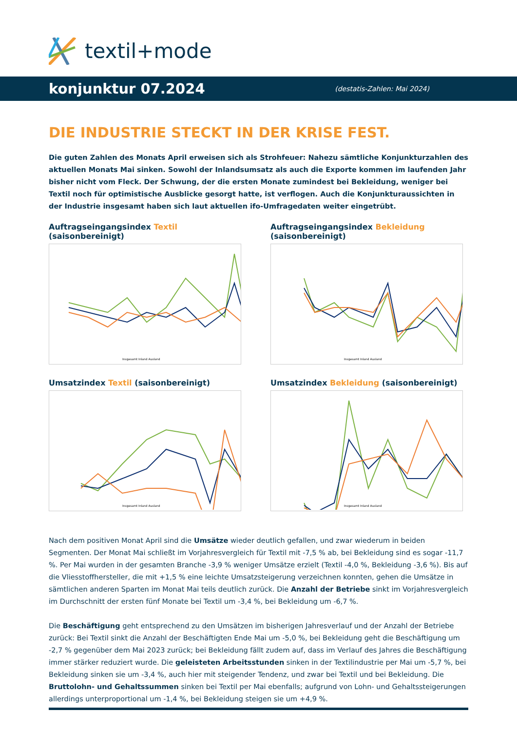textil+mode
konjunktur 07.2024 (destatis-Zahlen: Mai 2024)
DIE INDUSTRIE STECKT IN DER KRISE FEST.
Die guten Zahlen des Monats April erweisen sich als Strohfeuer: Nahezu sämtliche Konjunkturzahlen des aktuellen Monats Mai sinken. Sowohl der Inlandsumsatz als auch die Exporte kommen im laufenden Jahr bisher nicht vom Fleck. Der Schwung, der die ersten Monate zumindest bei Bekleidung, weniger bei Textil noch für optimistische Ausblicke gesorgt hatte, ist verflogen. Auch die Konjunkturaussichten in der Industrie insgesamt haben sich laut aktuellen ifo-Umfragedaten weiter eingetrübt.
Auftragseingangsindex Textil (saisonbereinigt)
Insgesamt Inland Ausland
Auftragseingangsindex Bekleidung (saisonbereinigt)
Insgesamt Inland Ausland
Umsatzindex Textil (saisonbereinigt)
Insgesamt Inland Ausland
Umsatzindex Bekleidung (saisonbereinigt)
Insgesamt Inland Ausland
Nach dem positiven Monat April sind die Umsätze wieder deutlich gefallen, und zwar wiederum in beiden Segmenten. Der Monat Mai schließt im Vorjahresvergleich für Textil mit -7,5 % ab, bei Bekleidung sind es sogar -11,7 %. Per Mai wurden in der gesamten Branche -3,9 % weniger Umsätze erzielt (Textil -4,0 %, Bekleidung -3,6 %). Bis auf die Vliesstoffhersteller, die mit +1,5 % eine leichte Umsatzsteigerung verzeichnen konnten, gehen die Umsätze in sämtlichen anderen Sparten im Monat Mai teils deutlich zurück. Die Anzahl der Betriebe sinkt im Vorjahresvergleich im Durchschnitt der ersten fünf Monate bei Textil um -3,4 %, bei Bekleidung um -6,7 %.
Die Beschäftigung geht entsprechend zu den Umsätzen im bisherigen Jahresverlauf und der Anzahl der Betriebe zurück: Bei Textil sinkt die Anzahl der Beschäftigten Ende Mai um -5,0 %, bei Bekleidung geht die Beschäftigung um -2,7 % gegenüber dem Mai 2023 zurück; bei Bekleidung fällt zudem auf, dass im Verlauf des Jahres die Beschäftigung immer stärker reduziert wurde. Die geleisteten Arbeitsstunden sinken in der Textilindustrie per Mai um -5,7 %, bei Bekleidung sinken sie um -3,4 %, auch hier mit steigender Tendenz, und zwar bei Textil und bei Bekleidung. Die Bruttolohn- und Gehaltssummen sinken bei Textil per Mai ebenfalls; aufgrund von Lohn- und Gehaltssteigerungen allerdings unterproportional um -1,4 %, bei Bekleidung steigen sie um +4,9 %.